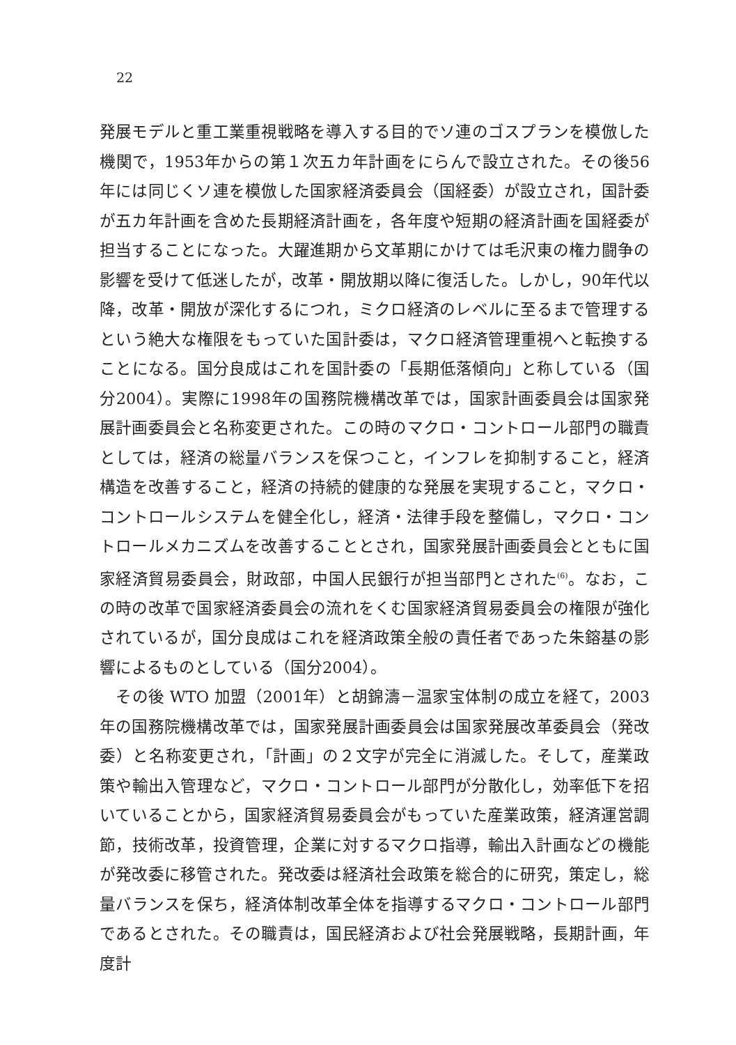22
発展モデルと重工業重視戦略を導入する目的でソ連のゴスプランを模倣した機関で，1953年からの第１次五カ年計画をにらんで設立された。その後56年には同じくソ連を模倣した国家経済委員会（国経委）が設立され，国計委が五カ年計画を含めた長期経済計画を，各年度や短期の経済計画を国経委が担当することになった。大躍進期から文革期にかけては毛沢東の権力闘争の影響を受けて低迷したが，改革・開放期以降に復活した。しかし，90年代以降，改革・開放が深化するにつれ，ミクロ経済のレベルに至るまで管理するという絶大な権限をもっていた国計委は，マクロ経済管理重視へと転換することになる。国分良成はこれを国計委の「長期低落傾向」と称している（国分2004）。実際に1998年の国務院機構改革では，国家計画委員会は国家発展計画委員会と名称変更された。この時のマクロ・コントロール部門の職責としては，経済の総量バランスを保つこと，インフレを抑制すること，経済構造を改善すること，経済の持続的健康的な発展を実現すること，マクロ・コントロールシステムを健全化し，経済・法律手段を整備し，マクロ・コントロールメカニズムを改善することとされ，国家発展計画委員会とともに国家経済貿易委員会，財政部，中国人民銀行が担当部門とされた<sup>(6)</sup>。なお，この時の改革で国家経済委員会の流れをくむ国家経済貿易委員会の権限が強化されているが，国分良成はこれを経済政策全般の責任者であった朱鎔基の影響によるものとしている（国分2004）。
　その後 WTO 加盟（2001年）と胡錦濤－温家宝体制の成立を経て，2003年の国務院機構改革では，国家発展計画委員会は国家発展改革委員会（発改委）と名称変更され，「計画」の２文字が完全に消滅した。そして，産業政策や輸出入管理など，マクロ・コントロール部門が分散化し，効率低下を招いていることから，国家経済貿易委員会がもっていた産業政策，経済運営調節，技術改革，投資管理，企業に対するマクロ指導，輸出入計画などの機能が発改委に移管された。発改委は経済社会政策を総合的に研究，策定し，総量バランスを保ち，経済体制改革全体を指導するマクロ・コントロール部門であるとされた。その職責は，国民経済および社会発展戦略，長期計画，年度計